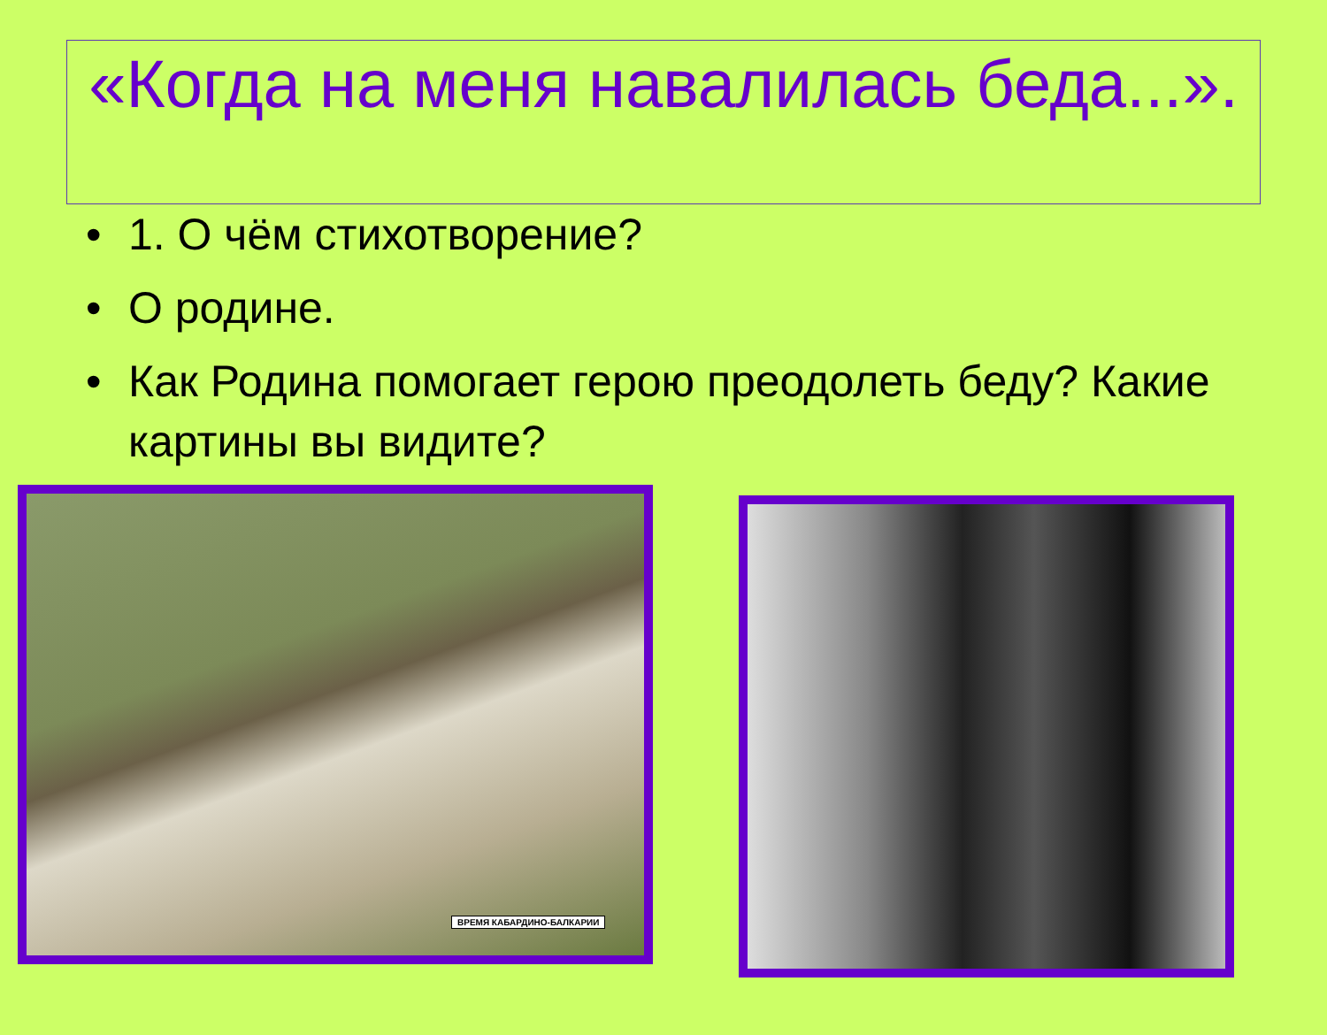«Когда на меня навалилась беда...».
• 1. О чём стихотворение?
• О родине.
• Как Родина помогает герою преодолеть беду? Какие картины вы видите?
ВРЕМЯ КАБАРДИНО-БАЛКАРИИ